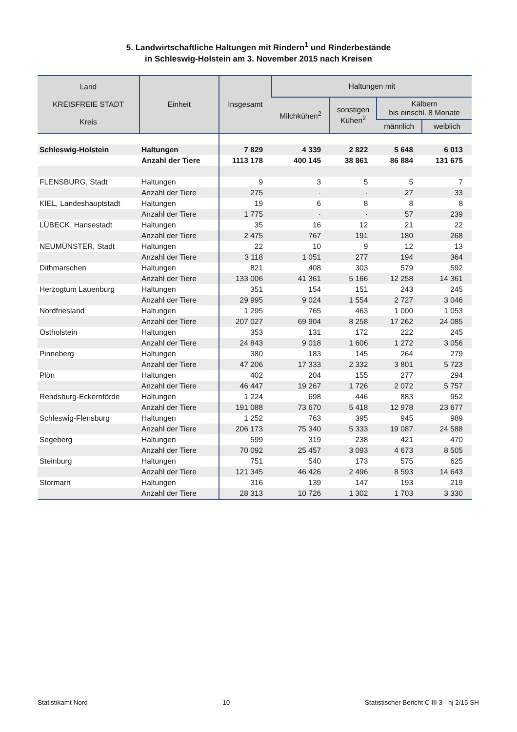5. Landwirtschaftliche Haltungen mit Rindern<sup>1</sup> und Rinderbestände
in Schleswig-Holstein am 3. November 2015 nach Kreisen
| Land KREISFREIE STADT Kreis | Einheit | Insgesamt | Haltungen mit | | | |
| --- | --- | --- | --- | --- | --- | --- |
| | | | Milchkühen<sup>2</sup> | sonstigen Kühen<sup>2</sup> | Kälbern bis einschl. 8 Monate | |
| | | | | | männlich | weiblich |
| Schleswig-Holstein | Haltungen | 7 829 | 4 339 | 2 822 | 5 648 | 6 013 |
| | Anzahl der Tiere | 1113 178 | 400 145 | 38 861 | 86 884 | 131 675 |
| FLENSBURG, Stadt | Haltungen | 9 | 3 | 5 | 5 | 7 |
| | Anzahl der Tiere | 275 | · | · | 27 | 33 |
| KIEL, Landeshauptstadt | Haltungen | 19 | 6 | 8 | 8 | 8 |
| | Anzahl der Tiere | 1 775 | · | · | 57 | 239 |
| LÜBECK, Hansestadt | Haltungen | 35 | 16 | 12 | 21 | 22 |
| | Anzahl der Tiere | 2 475 | 767 | 191 | 180 | 268 |
| NEUMÜNSTER, Stadt | Haltungen | 22 | 10 | 9 | 12 | 13 |
| | Anzahl der Tiere | 3 118 | 1 051 | 277 | 194 | 364 |
| Dithmarschen | Haltungen | 821 | 408 | 303 | 579 | 592 |
| | Anzahl der Tiere | 133 006 | 41 361 | 5 166 | 12 258 | 14 361 |
| Herzogtum Lauenburg | Haltungen | 351 | 154 | 151 | 243 | 245 |
| | Anzahl der Tiere | 29 995 | 9 024 | 1 554 | 2 727 | 3 046 |
| Nordfriesland | Haltungen | 1 295 | 765 | 463 | 1 000 | 1 053 |
| | Anzahl der Tiere | 207 027 | 69 904 | 8 258 | 17 262 | 24 085 |
| Ostholstein | Haltungen | 353 | 131 | 172 | 222 | 245 |
| | Anzahl der Tiere | 24 843 | 9 018 | 1 606 | 1 272 | 3 056 |
| Pinneberg | Haltungen | 380 | 183 | 145 | 264 | 279 |
| | Anzahl der Tiere | 47 206 | 17 333 | 2 332 | 3 801 | 5 723 |
| Plön | Haltungen | 402 | 204 | 155 | 277 | 294 |
| | Anzahl der Tiere | 46 447 | 19 267 | 1 726 | 2 072 | 5 757 |
| Rendsburg-Eckernförde | Haltungen | 1 224 | 698 | 446 | 883 | 952 |
| | Anzahl der Tiere | 191 088 | 73 670 | 5 418 | 12 978 | 23 677 |
| Schleswig-Flensburg | Haltungen | 1 252 | 763 | 395 | 945 | 989 |
| | Anzahl der Tiere | 206 173 | 75 340 | 5 333 | 19 087 | 24 588 |
| Segeberg | Haltungen | 599 | 319 | 238 | 421 | 470 |
| | Anzahl der Tiere | 70 092 | 25 457 | 3 093 | 4 673 | 8 505 |
| Steinburg | Haltungen | 751 | 540 | 173 | 575 | 625 |
| | Anzahl der Tiere | 121 345 | 46 426 | 2 496 | 8 593 | 14 643 |
| Stormarn | Haltungen | 316 | 139 | 147 | 193 | 219 |
| | Anzahl der Tiere | 28 313 | 10 726 | 1 302 | 1 703 | 3 330 |
Statistikamt Nord 10 Statistischer Bericht C III 3 - hj 2/15 SH